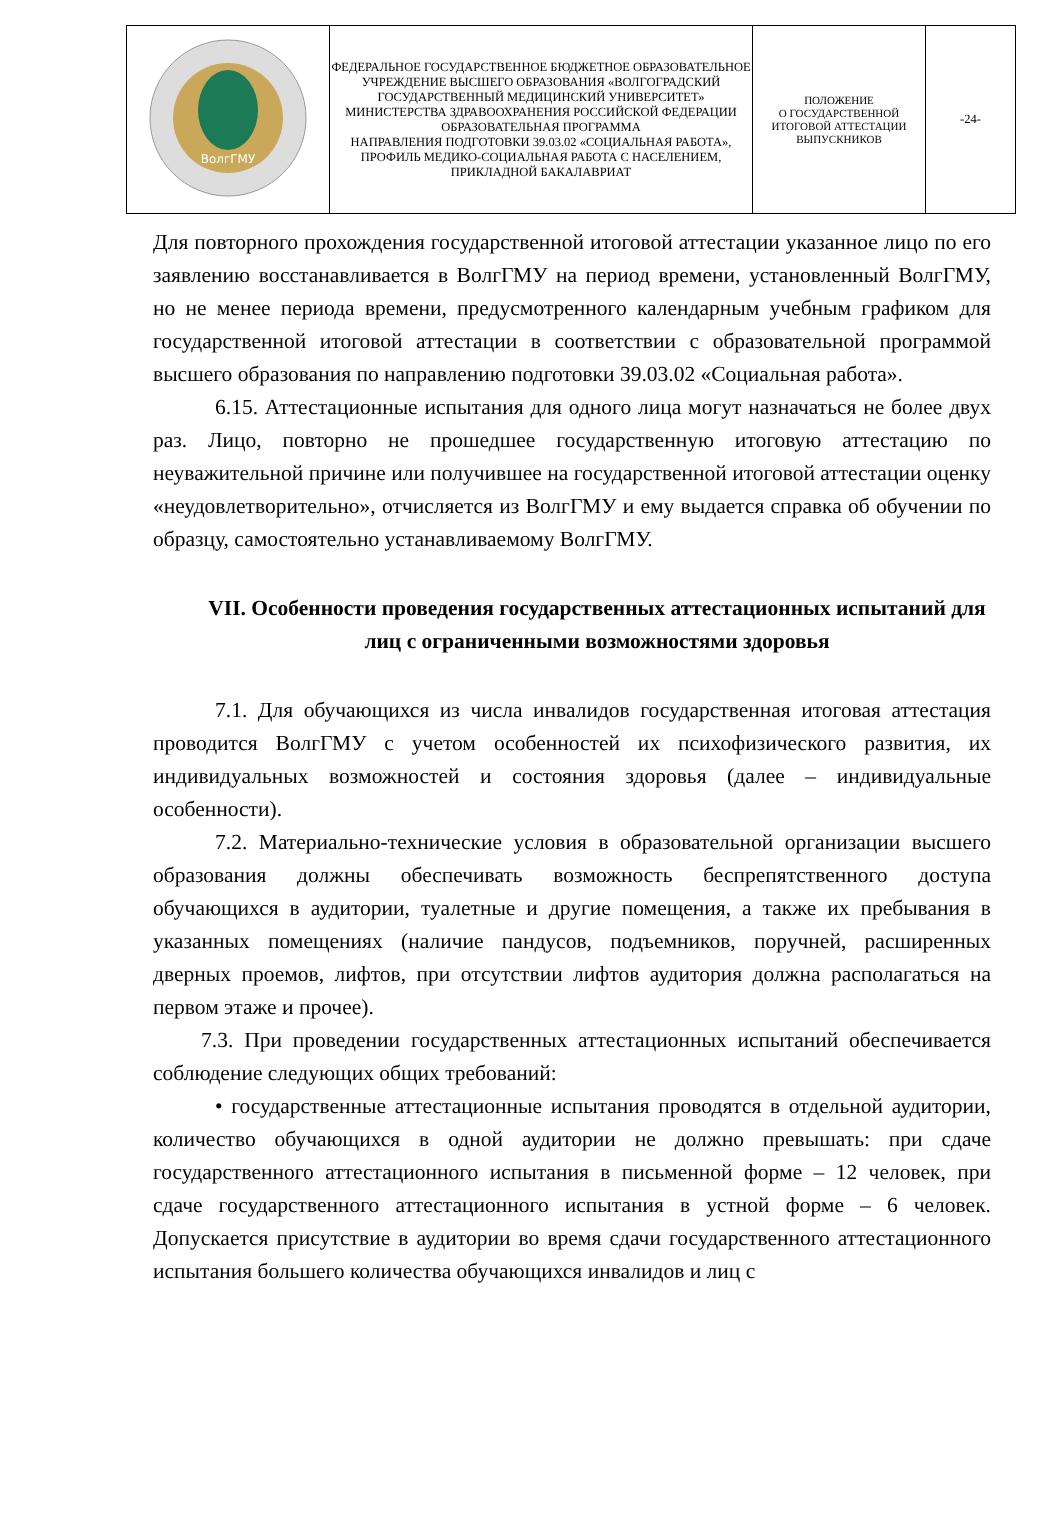| ВолгГМУ | ФЕДЕРАЛЬНОЕ ГОСУДАРСТВЕННОЕ БЮДЖЕТНОЕ ОБРАЗОВАТЕЛЬНОЕ УЧРЕЖДЕНИЕ ВЫСШЕГО ОБРАЗОВАНИЯ «ВОЛГОГРАДСКИЙ ГОСУДАРСТВЕННЫЙ МЕДИЦИНСКИЙ УНИВЕРСИТЕТ» МИНИСТЕРСТВА ЗДРАВООХРАНЕНИЯ РОССИЙСКОЙ ФЕДЕРАЦИИ ОБРАЗОВАТЕЛЬНАЯ ПРОГРАММА НАПРАВЛЕНИЯ ПОДГОТОВКИ 39.03.02 «СОЦИАЛЬНАЯ РАБОТА», ПРОФИЛЬ МЕДИКО-СОЦИАЛЬНАЯ РАБОТА С НАСЕЛЕНИЕМ, ПРИКЛАДНОЙ БАКАЛАВРИАТ | ПОЛОЖЕНИЕ О ГОСУДАРСТВЕННОЙ ИТОГОВОЙ АТТЕСТАЦИИ ВЫПУСКНИКОВ | -24- |
Для повторного прохождения государственной итоговой аттестации указанное лицо по его заявлению восстанавливается в ВолгГМУ на период времени, установленный ВолгГМУ, но не менее периода времени, предусмотренного календарным учебным графиком для государственной итоговой аттестации в соответствии с образовательной программой высшего образования по направлению подготовки 39.03.02 «Социальная работа».
6.15. Аттестационные испытания для одного лица могут назначаться не более двух раз. Лицо, повторно не прошедшее государственную итоговую аттестацию по неуважительной причине или получившее на государственной итоговой аттестации оценку «неудовлетворительно», отчисляется из ВолгГМУ и ему выдается справка об обучении по образцу, самостоятельно устанавливаемому ВолгГМУ.
VII. Особенности проведения государственных аттестационных испытаний для лиц с ограниченными возможностями здоровья
7.1. Для обучающихся из числа инвалидов государственная итоговая аттестация проводится ВолгГМУ с учетом особенностей их психофизического развития, их индивидуальных возможностей и состояния здоровья (далее – индивидуальные особенности).
7.2. Материально-технические условия в образовательной организации высшего образования должны обеспечивать возможность беспрепятственного доступа обучающихся в аудитории, туалетные и другие помещения, а также их пребывания в указанных помещениях (наличие пандусов, подъемников, поручней, расширенных дверных проемов, лифтов, при отсутствии лифтов аудитория должна располагаться на первом этаже и прочее).
7.3. При проведении государственных аттестационных испытаний обеспечивается соблюдение следующих общих требований:
• государственные аттестационные испытания проводятся в отдельной аудитории, количество обучающихся в одной аудитории не должно превышать: при сдаче государственного аттестационного испытания в письменной форме – 12 человек, при сдаче государственного аттестационного испытания в устной форме – 6 человек. Допускается присутствие в аудитории во время сдачи государственного аттестационного испытания большего количества обучающихся инвалидов и лиц с